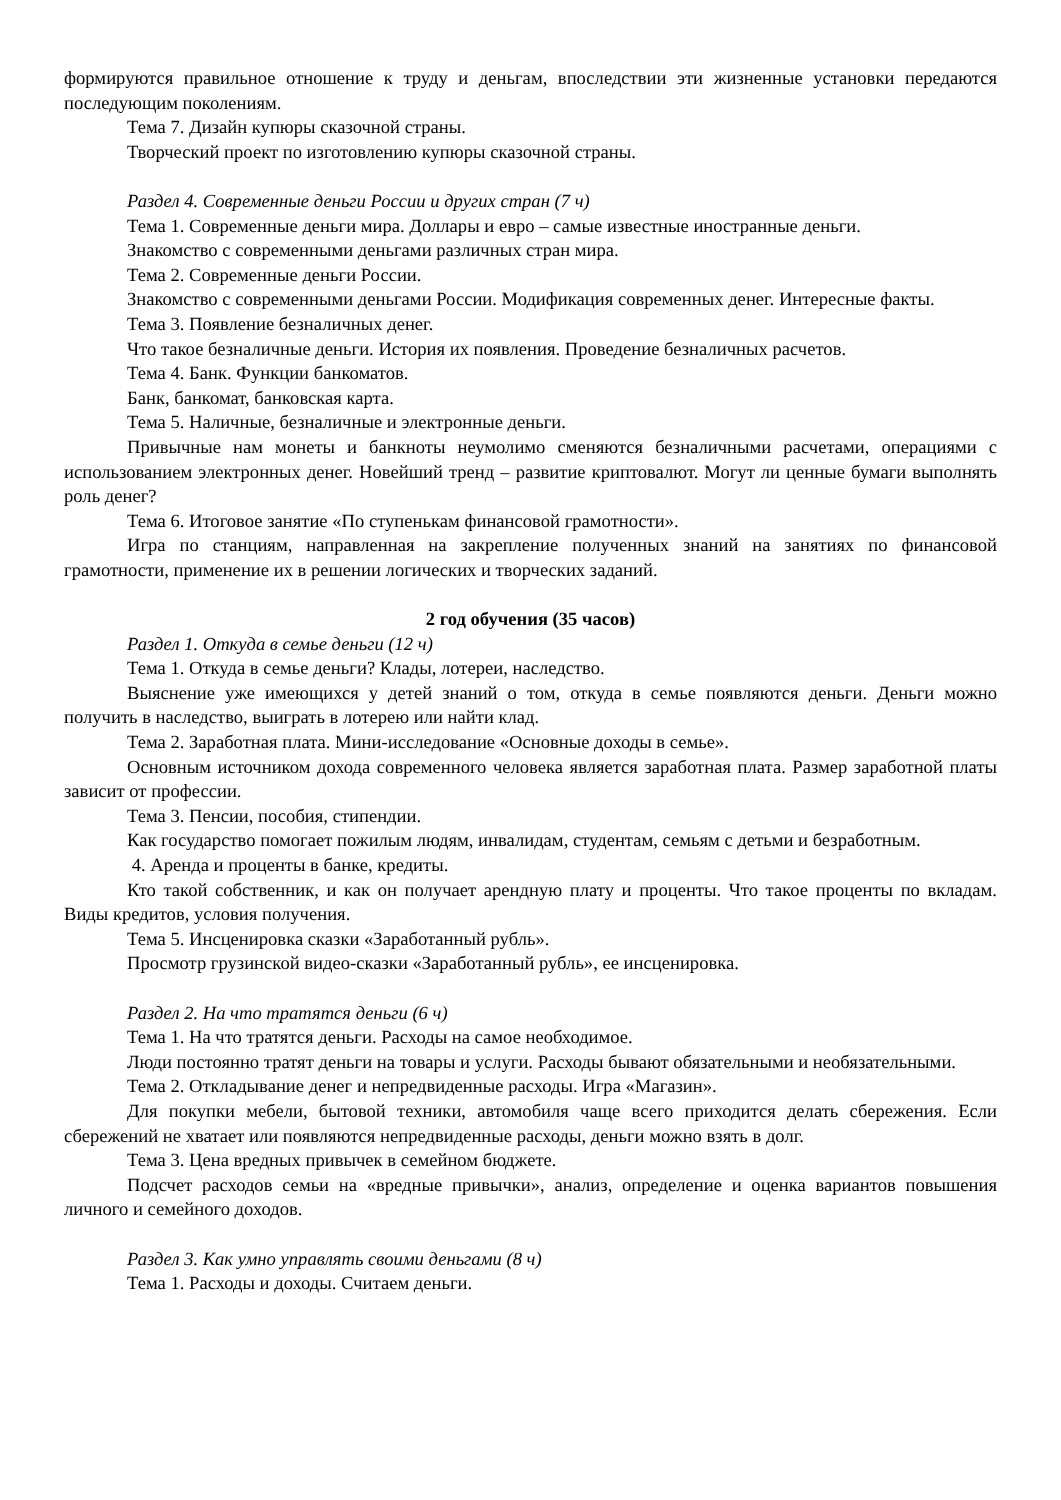формируются правильное отношение к труду и деньгам, впоследствии эти жизненные установки передаются последующим поколениям.
Тема 7. Дизайн купюры сказочной страны.
Творческий проект по изготовлению купюры сказочной страны.
Раздел 4. Современные деньги России и других стран (7 ч)
Тема 1. Современные деньги мира. Доллары и евро – самые известные иностранные деньги.
Знакомство с современными деньгами различных стран мира.
Тема 2. Современные деньги России.
Знакомство с современными деньгами России. Модификация современных денег. Интересные факты.
Тема 3. Появление безналичных денег.
Что такое безналичные деньги. История их появления. Проведение безналичных расчетов.
Тема 4. Банк. Функции банкоматов.
Банк, банкомат, банковская карта.
Тема 5. Наличные, безналичные и электронные деньги.
Привычные нам монеты и банкноты неумолимо сменяются безналичными расчетами, операциями с использованием электронных денег. Новейший тренд – развитие криптовалют. Могут ли ценные бумаги выполнять роль денег?
Тема 6. Итоговое занятие «По ступенькам финансовой грамотности».
Игра по станциям, направленная на закрепление полученных знаний на занятиях по финансовой грамотности, применение их в решении логических и творческих заданий.
2 год обучения (35 часов)
Раздел 1. Откуда в семье деньги (12 ч)
Тема 1. Откуда в семье деньги? Клады, лотереи, наследство.
Выяснение уже имеющихся у детей знаний о том, откуда в семье появляются деньги. Деньги можно получить в наследство, выиграть в лотерею или найти клад.
Тема 2. Заработная плата. Мини-исследование «Основные доходы в семье».
Основным источником дохода современного человека является заработная плата. Размер заработной платы зависит от профессии.
Тема 3. Пенсии, пособия, стипендии.
Как государство помогает пожилым людям, инвалидам, студентам, семьям с детьми и безработным.
4. Аренда и проценты в банке, кредиты.
Кто такой собственник, и как он получает арендную плату и проценты. Что такое проценты по вкладам. Виды кредитов, условия получения.
Тема 5. Инсценировка сказки «Заработанный рубль».
Просмотр грузинской видео-сказки «Заработанный рубль», ее инсценировка.
Раздел 2. На что тратятся деньги (6 ч)
Тема 1. На что тратятся деньги. Расходы на самое необходимое.
Люди постоянно тратят деньги на товары и услуги. Расходы бывают обязательными и необязательными.
Тема 2. Откладывание денег и непредвиденные расходы. Игра «Магазин».
Для покупки мебели, бытовой техники, автомобиля чаще всего приходится делать сбережения. Если сбережений не хватает или появляются непредвиденные расходы, деньги можно взять в долг.
Тема 3. Цена вредных привычек в семейном бюджете.
Подсчет расходов семьи на «вредные привычки», анализ, определение и оценка вариантов повышения личного и семейного доходов.
Раздел 3. Как умно управлять своими деньгами (8 ч)
Тема 1. Расходы и доходы. Считаем деньги.